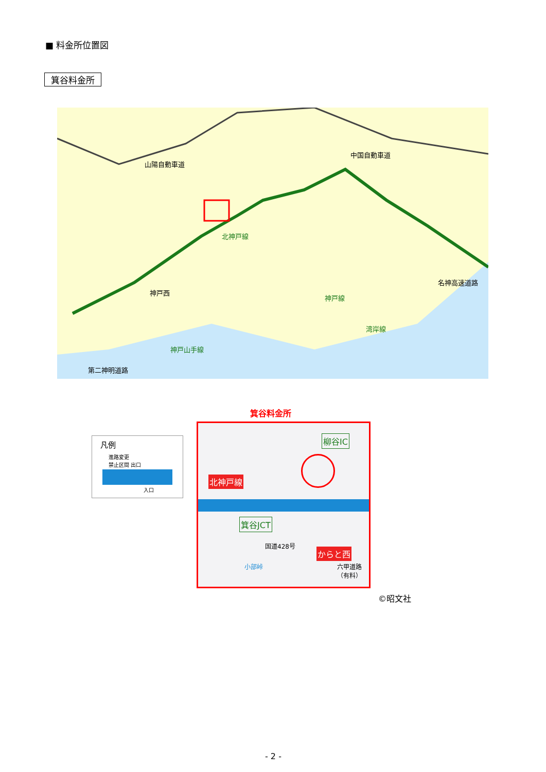■ 料金所位置図
箕谷料金所
山陽自動車道
中国自動車道
北神戸線
名神高速道路
神戸線
湾岸線
神戸西
第二神明道路
神戸山手線
凡例
進路変更
禁止区間 出口
入口
箕谷料金所
柳谷IC
箕谷JCT
北神戸線
からと西
国道428号
小部峠 六甲道路（有料）
©昭文社
- 2 -